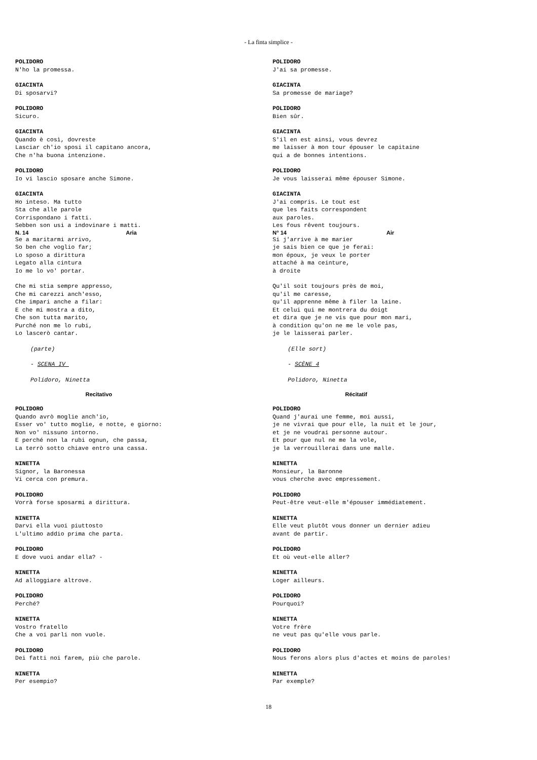- La finta simplice -
POLIDORO N'ho la promessa.
GIACINTA Di sposarvi?
POLIDORO Sicuro.
GIACINTA Quando è così, dovreste Lasciar ch'io sposi il capitano ancora, Che n'ha buona intenzione.
POLIDORO Io vi lascio sposare anche Simone.
GIACINTA Ho inteso. Ma tutto Sta che alle parole Corrispondano i fatti. Sebben son usi a indovinare i matti.
N. 14 Aria
Se a maritarmi arrivo, So ben che voglio far; Lo sposo a dirittura Legato alla cintura Io me lo vo' portar.
Che mi stia sempre appresso, Che mi carezzi anch'esso, Che impari anche a filar: E che mi mostra a dito, Che son tutta marito, Purché non me lo rubi, Lo lascerò cantar.
(parte)
- SCENA IV
Polidoro, Ninetta
Recitativo
POLIDORO Quando avrò moglie anch'io, Esser vo' tutto moglie, e notte, e giorno: Non vo' nissuno intorno. E perché non la rubi ognun, che passa, La terrò sotto chiave entro una cassa.
NINETTA Signor, la Baronessa Vi cerca con premura.
POLIDORO Vorrà forse sposarmi a dirittura.
NINETTA Darvi ella vuoi piuttosto L'ultimo addio prima che parta.
POLIDORO E dove vuoi andar ella? -
NINETTA Ad alloggiare altrove.
POLIDORO Perché?
NINETTA Vostro fratello Che a voi parli non vuole.
POLIDORO Dei fatti noi farem, più che parole.
NINETTA Per esempio?
POLIDORO J'ai sa promesse.
GIACINTA Sa promesse de mariage?
POLIDORO Bien sûr.
GIACINTA S'il en est ainsi, vous devrez me laisser à mon tour épouser le capitaine qui a de bonnes intentions.
POLIDORO Je vous laisserai même épouser Simone.
GIACINTA J'ai compris. Le tout est que les faits correspondent aux paroles. Les fous rêvent toujours.
N° 14 Air
Si j'arrive à me marier je sais bien ce que je ferai: mon époux, je veux le porter attaché à ma ceinture, à droite
Qu'il soit toujours près de moi, qu'il me caresse, qu'il apprenne même à filer la laine. Et celui qui me montrera du doigt et dira que je ne vis que pour mon mari, à condition qu'on ne me le vole pas, je le laisserai parler.
(Elle sort)
- SCÈNE 4
Polidoro, Ninetta
Récitatif
POLIDORO Quand j'aurai une femme, moi aussi, je ne vivrai que pour elle, la nuit et le jour, et je ne voudrai personne autour. Et pour que nul ne me la vole, je la verrouillerai dans une malle.
NINETTA Monsieur, la Baronne vous cherche avec empressement.
POLIDORO Peut-être veut-elle m'épouser immédiatement.
NINETTA Elle veut plutôt vous donner un dernier adieu avant de partir.
POLIDORO Et où veut-elle aller?
NINETTA Loger ailleurs.
POLIDORO Pourquoi?
NINETTA Votre frère ne veut pas qu'elle vous parle.
POLIDORO Nous ferons alors plus d'actes et moins de paroles!
NINETTA Par exemple?
18